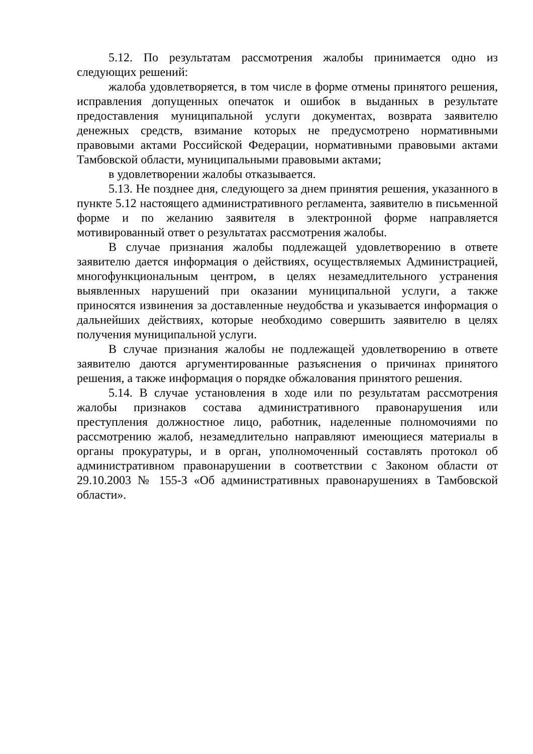5.12. По результатам рассмотрения жалобы принимается одно из следующих решений:
жалоба удовлетворяется, в том числе в форме отмены принятого решения, исправления допущенных опечаток и ошибок в выданных в результате предоставления муниципальной услуги документах, возврата заявителю денежных средств, взимание которых не предусмотрено нормативными правовыми актами Российской Федерации, нормативными правовыми актами Тамбовской области, муниципальными правовыми актами;
в удовлетворении жалобы отказывается.
5.13. Не позднее дня, следующего за днем принятия решения, указанного в пункте 5.12 настоящего административного регламента, заявителю в письменной форме и по желанию заявителя в электронной форме направляется мотивированный ответ о результатах рассмотрения жалобы.
В случае признания жалобы подлежащей удовлетворению в ответе заявителю дается информация о действиях, осуществляемых Администрацией, многофункциональным центром, в целях незамедлительного устранения выявленных нарушений при оказании муниципальной услуги, а также приносятся извинения за доставленные неудобства и указывается информация о дальнейших действиях, которые необходимо совершить заявителю в целях получения муниципальной услуги.
В случае признания жалобы не подлежащей удовлетворению в ответе заявителю даются аргументированные разъяснения о причинах принятого решения, а также информация о порядке обжалования принятого решения.
5.14. В случае установления в ходе или по результатам рассмотрения жалобы признаков состава административного правонарушения или преступления должностное лицо, работник, наделенные полномочиями по рассмотрению жалоб, незамедлительно направляют имеющиеся материалы в органы прокуратуры, и в орган, уполномоченный составлять протокол об административном правонарушении в соответствии с Законом области от 29.10.2003 № 155-З «Об административных правонарушениях в Тамбовской области».